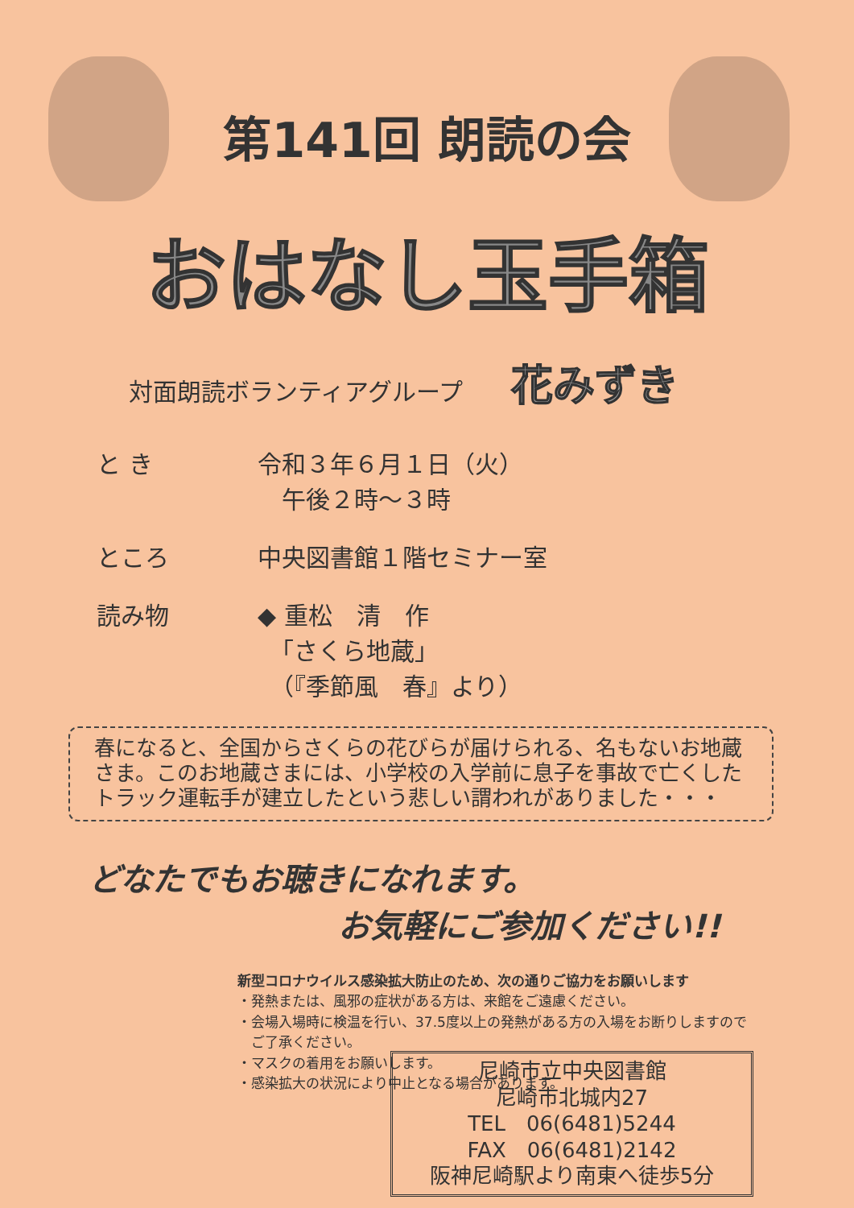第141回 朗読の会
おはなし玉手箱
対面朗読ボランティアグループ 花みずき
と き 令和３年６月１日（火）
　午後２時～３時
ところ 中央図書館１階セミナー室
読み物 ◆ 重松　清　作
　「さくら地蔵」
　（『季節風　春』より）
春になると、全国からさくらの花びらが届けられる、名もないお地蔵さま。このお地蔵さまには、小学校の入学前に息子を事故で亡くしたトラック運転手が建立したという悲しい謂われがありました・・・
どなたでもお聴きになれます。
お気軽にご参加ください!!
新型コロナウイルス感染拡大防止のため、次の通りご協力をお願いします
・発熱または、風邪の症状がある方は、来館をご遠慮ください。
・会場入場時に検温を行い、37.5度以上の発熱がある方の入場をお断りしますので
　ご了承ください。
・マスクの着用をお願いします。
・感染拡大の状況により中止となる場合があります。
尼崎市立中央図書館
尼崎市北城内27
TEL　06(6481)5244
FAX　06(6481)2142
阪神尼崎駅より南東へ徒歩5分